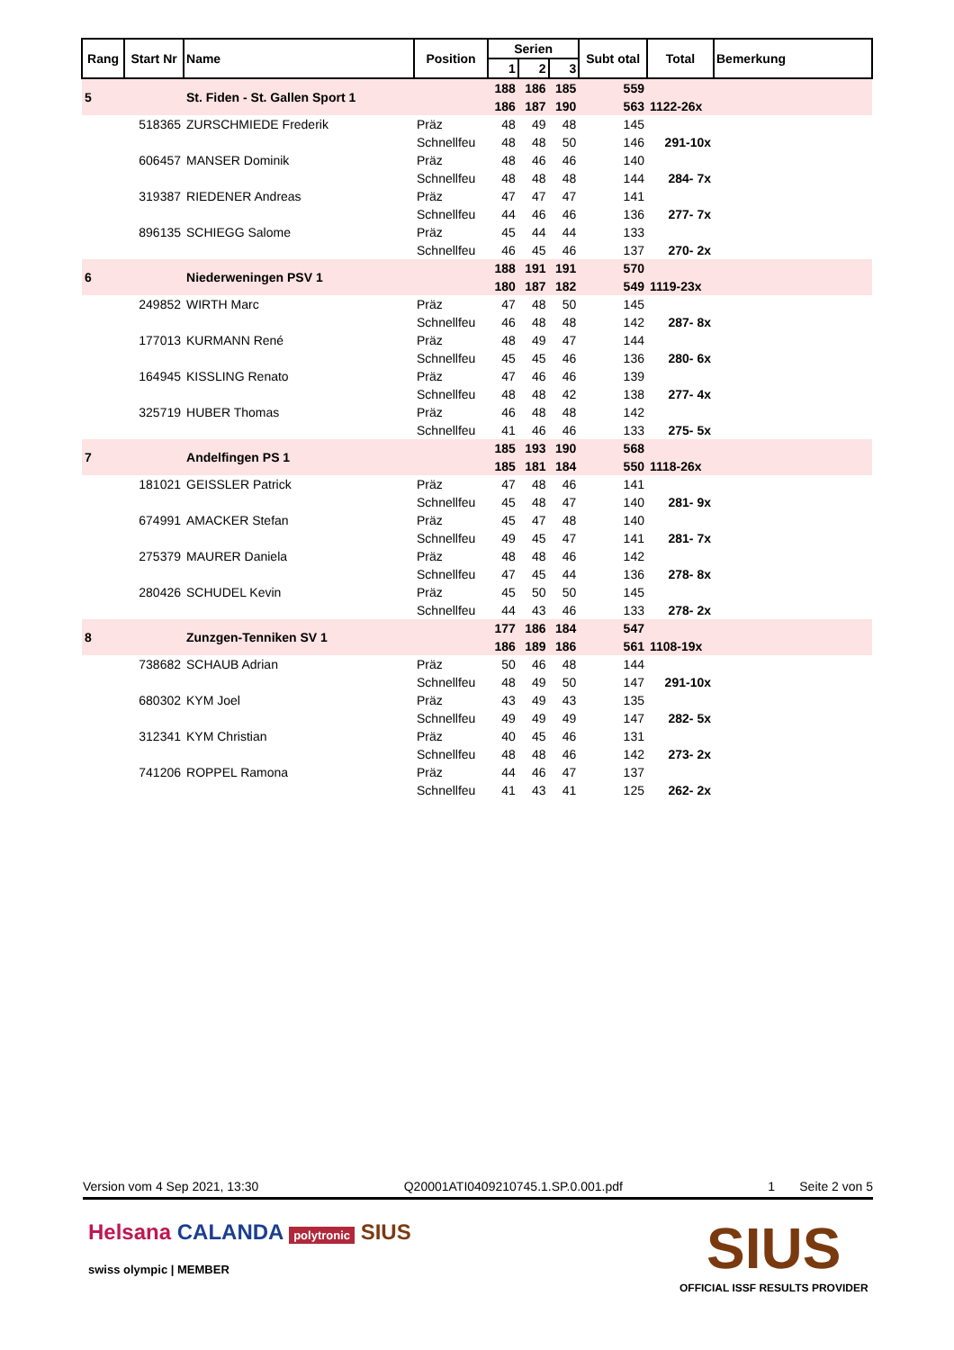| Rang | Start Nr | Name | Position | Serien | | | Subt otal | Total | Bemerkung |
| --- | --- | --- | --- | --- | --- | --- | --- | --- | --- |
| | | | | 1 | 2 | 3 | | | |
| 5 | | St. Fiden - St. Gallen Sport 1 | | 188 | 186 | 185 | 559 | | |
| | | | | 186 | 187 | 190 | 563 | 1122-26x | |
| | 518365 | ZURSCHMIEDE Frederik | Präz | 48 | 49 | 48 | 145 | | |
| | | | Schnellfeu | 48 | 48 | 50 | 146 | 291-10x | |
| | 606457 | MANSER Dominik | Präz | 48 | 46 | 46 | 140 | | |
| | | | Schnellfeu | 48 | 48 | 48 | 144 | 284- 7x | |
| | 319387 | RIEDENER Andreas | Präz | 47 | 47 | 47 | 141 | | |
| | | | Schnellfeu | 44 | 46 | 46 | 136 | 277- 7x | |
| | 896135 | SCHIEGG Salome | Präz | 45 | 44 | 44 | 133 | | |
| | | | Schnellfeu | 46 | 45 | 46 | 137 | 270- 2x | |
| 6 | | Niederweningen PSV 1 | | 188 | 191 | 191 | 570 | | |
| | | | | 180 | 187 | 182 | 549 | 1119-23x | |
| | 249852 | WIRTH Marc | Präz | 47 | 48 | 50 | 145 | | |
| | | | Schnellfeu | 46 | 48 | 48 | 142 | 287- 8x | |
| | 177013 | KURMANN René | Präz | 48 | 49 | 47 | 144 | | |
| | | | Schnellfeu | 45 | 45 | 46 | 136 | 280- 6x | |
| | 164945 | KISSLING Renato | Präz | 47 | 46 | 46 | 139 | | |
| | | | Schnellfeu | 48 | 48 | 42 | 138 | 277- 4x | |
| | 325719 | HUBER Thomas | Präz | 46 | 48 | 48 | 142 | | |
| | | | Schnellfeu | 41 | 46 | 46 | 133 | 275- 5x | |
| 7 | | Andelfingen PS 1 | | 185 | 193 | 190 | 568 | | |
| | | | | 185 | 181 | 184 | 550 | 1118-26x | |
| | 181021 | GEISSLER Patrick | Präz | 47 | 48 | 46 | 141 | | |
| | | | Schnellfeu | 45 | 48 | 47 | 140 | 281- 9x | |
| | 674991 | AMACKER Stefan | Präz | 45 | 47 | 48 | 140 | | |
| | | | Schnellfeu | 49 | 45 | 47 | 141 | 281- 7x | |
| | 275379 | MAURER Daniela | Präz | 48 | 48 | 46 | 142 | | |
| | | | Schnellfeu | 47 | 45 | 44 | 136 | 278- 8x | |
| | 280426 | SCHUDEL Kevin | Präz | 45 | 50 | 50 | 145 | | |
| | | | Schnellfeu | 44 | 43 | 46 | 133 | 278- 2x | |
| 8 | | Zunzgen-Tenniken SV 1 | | 177 | 186 | 184 | 547 | | |
| | | | | 186 | 189 | 186 | 561 | 1108-19x | |
| | 738682 | SCHAUB Adrian | Präz | 50 | 46 | 48 | 144 | | |
| | | | Schnellfeu | 48 | 49 | 50 | 147 | 291-10x | |
| | 680302 | KYM Joel | Präz | 43 | 49 | 43 | 135 | | |
| | | | Schnellfeu | 49 | 49 | 49 | 147 | 282- 5x | |
| | 312341 | KYM Christian | Präz | 40 | 45 | 46 | 131 | | |
| | | | Schnellfeu | 48 | 48 | 46 | 142 | 273- 2x | |
| | 741206 | ROPPEL Ramona | Präz | 44 | 46 | 47 | 137 | | |
| | | | Schnellfeu | 41 | 43 | 41 | 125 | 262- 2x | |
Version vom 4 Sep 2021, 13:30 Q20001ATI0409210745.1.SP.0.001.pdf 1 Seite 2 von 5
Helsana CALANDA polytronic SIUS
swiss olympic | MEMBER
SIUS
OFFICIAL ISSF RESULTS PROVIDER